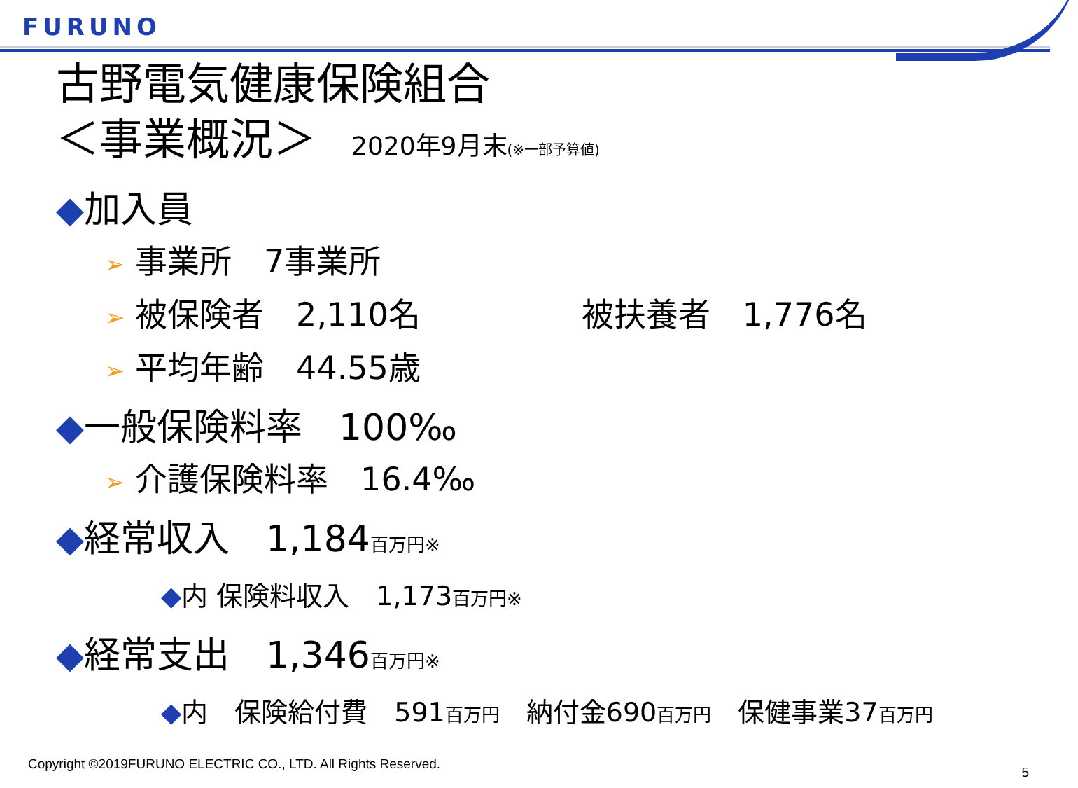FURUNO
古野電気健康保険組合
＜事業概況＞ 2020年9月末(※一部予算値)
◆加入員
➢ 事業所　7事業所
➢ 被保険者　2,110名 被扶養者　1,776名
➢ 平均年齢　44.55歳
◆一般保険料率　100‰
➢ 介護保険料率　16.4‰
◆経常収入　1,184百万円※
◆内 保険料収入　1,173百万円※
◆経常支出　1,346百万円※
◆内　保険給付費　591百万円　納付金690百万円　保健事業37百万円
Copyright ©2019FURUNO ELECTRIC CO., LTD. All Rights Reserved.
5